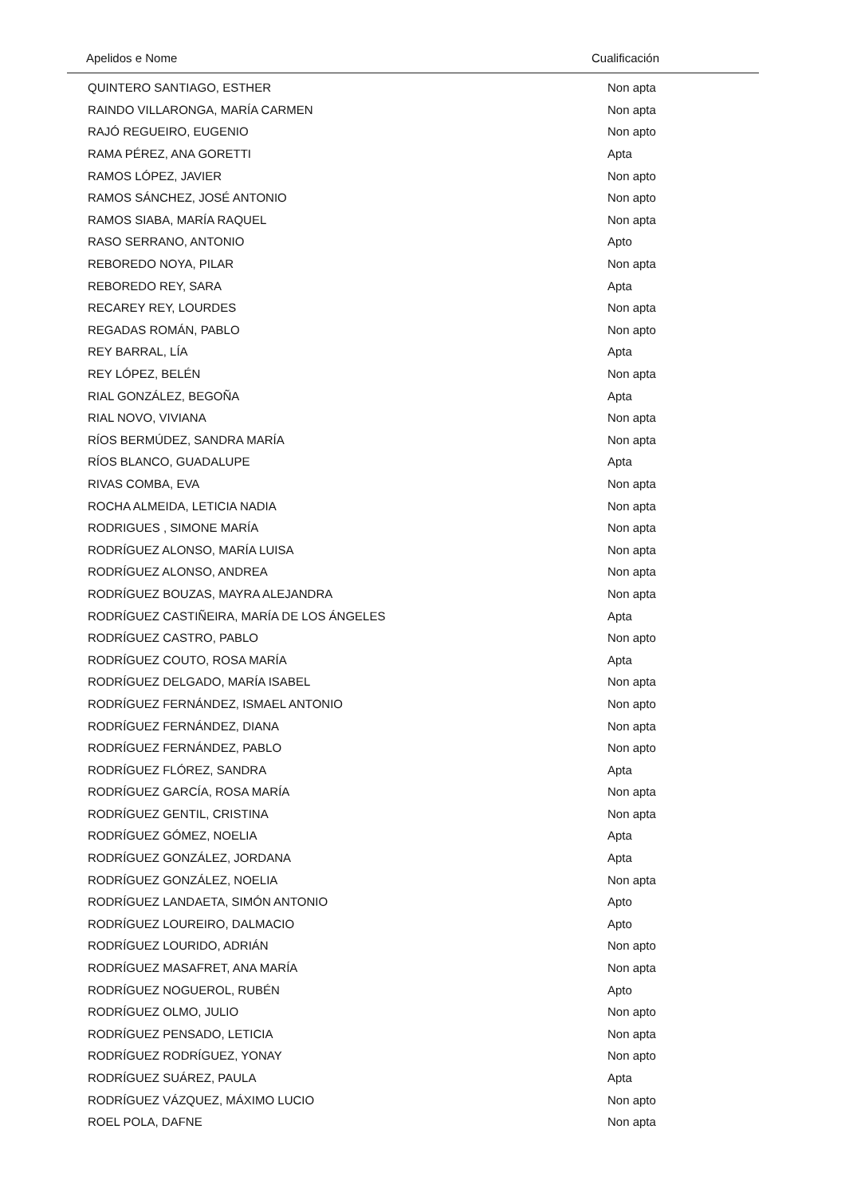| Apelidos e Nome | Cualificación |
| --- | --- |
| QUINTERO SANTIAGO, ESTHER | Non apta |
| RAINDO VILLARONGA, MARÍA CARMEN | Non apta |
| RAJÓ REGUEIRO, EUGENIO | Non apto |
| RAMA PÉREZ, ANA GORETTI | Apta |
| RAMOS LÓPEZ, JAVIER | Non apto |
| RAMOS SÁNCHEZ, JOSÉ ANTONIO | Non apto |
| RAMOS SIABA, MARÍA RAQUEL | Non apta |
| RASO SERRANO, ANTONIO | Apto |
| REBOREDO NOYA, PILAR | Non apta |
| REBOREDO REY, SARA | Apta |
| RECAREY REY, LOURDES | Non apta |
| REGADAS ROMÁN, PABLO | Non apto |
| REY BARRAL, LÍA | Apta |
| REY LÓPEZ, BELÉN | Non apta |
| RIAL GONZÁLEZ, BEGOÑA | Apta |
| RIAL NOVO, VIVIANA | Non apta |
| RÍOS BERMÚDEZ, SANDRA MARÍA | Non apta |
| RÍOS BLANCO, GUADALUPE | Apta |
| RIVAS COMBA, EVA | Non apta |
| ROCHA ALMEIDA, LETICIA NADIA | Non apta |
| RODRIGUES , SIMONE MARÍA | Non apta |
| RODRÍGUEZ ALONSO, MARÍA LUISA | Non apta |
| RODRÍGUEZ ALONSO, ANDREA | Non apta |
| RODRÍGUEZ BOUZAS, MAYRA ALEJANDRA | Non apta |
| RODRÍGUEZ CASTIÑEIRA, MARÍA DE LOS ÁNGELES | Apta |
| RODRÍGUEZ CASTRO, PABLO | Non apto |
| RODRÍGUEZ COUTO, ROSA MARÍA | Apta |
| RODRÍGUEZ DELGADO, MARÍA ISABEL | Non apta |
| RODRÍGUEZ FERNÁNDEZ, ISMAEL ANTONIO | Non apto |
| RODRÍGUEZ FERNÁNDEZ, DIANA | Non apta |
| RODRÍGUEZ FERNÁNDEZ, PABLO | Non apto |
| RODRÍGUEZ FLÓREZ, SANDRA | Apta |
| RODRÍGUEZ GARCÍA, ROSA MARÍA | Non apta |
| RODRÍGUEZ GENTIL, CRISTINA | Non apta |
| RODRÍGUEZ GÓMEZ, NOELIA | Apta |
| RODRÍGUEZ GONZÁLEZ, JORDANA | Apta |
| RODRÍGUEZ GONZÁLEZ, NOELIA | Non apta |
| RODRÍGUEZ LANDAETA, SIMÓN ANTONIO | Apto |
| RODRÍGUEZ LOUREIRO, DALMACIO | Apto |
| RODRÍGUEZ LOURIDO, ADRIÁN | Non apto |
| RODRÍGUEZ MASAFRET, ANA MARÍA | Non apta |
| RODRÍGUEZ NOGUEROL, RUBÉN | Apto |
| RODRÍGUEZ OLMO, JULIO | Non apto |
| RODRÍGUEZ PENSADO, LETICIA | Non apta |
| RODRÍGUEZ RODRÍGUEZ, YONAY | Non apto |
| RODRÍGUEZ SUÁREZ, PAULA | Apta |
| RODRÍGUEZ VÁZQUEZ, MÁXIMO LUCIO | Non apto |
| ROEL POLA, DAFNE | Non apta |